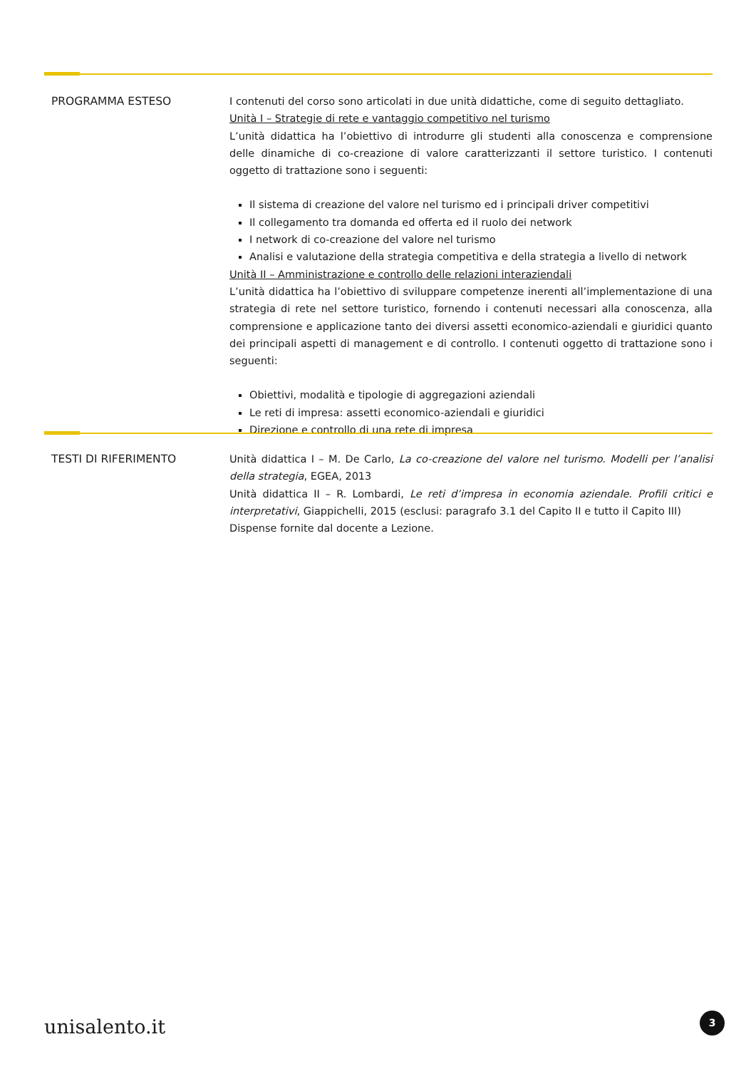| PROGRAMMA ESTESO | I contenuti del corso sono articolati in due unità didattiche, come di seguito dettagliato. Unità I – Strategie di rete e vantaggio competitivo nel turismo L’unità didattica ha l’obiettivo di introdurre gli studenti alla conoscenza e comprensione delle dinamiche di co-creazione di valore caratterizzanti il settore turistico. I contenuti oggetto di trattazione sono i seguenti: Il sistema di creazione del valore nel turismo ed i principali driver competitivi Il collegamento tra domanda ed offerta ed il ruolo dei network I network di co-creazione del valore nel turismo Analisi e valutazione della strategia competitiva e della strategia a livello di network Unità II – Amministrazione e controllo delle relazioni interaziendali L’unità didattica ha l’obiettivo di sviluppare competenze inerenti all’implementazione di una strategia di rete nel settore turistico, fornendo i contenuti necessari alla conoscenza, alla comprensione e applicazione tanto dei diversi assetti economico-aziendali e giuridici quanto dei principali aspetti di management e di controllo. I contenuti oggetto di trattazione sono i seguenti: Obiettivi, modalità e tipologie di aggregazioni aziendali Le reti di impresa: assetti economico-aziendali e giuridici Direzione e controllo di una rete di impresa |
| TESTI DI RIFERIMENTO | Unità didattica I – M. De Carlo, La co-creazione del valore nel turismo. Modelli per l’analisi della strategia , EGEA, 2013 Unità didattica II – R. Lombardi, Le reti d’impresa in economia aziendale. Profili critici e interpretativi , Giappichelli, 2015 (esclusi: paragrafo 3.1 del Capito II e tutto il Capito III) Dispense fornite dal docente a Lezione. |
unisalento.it 3